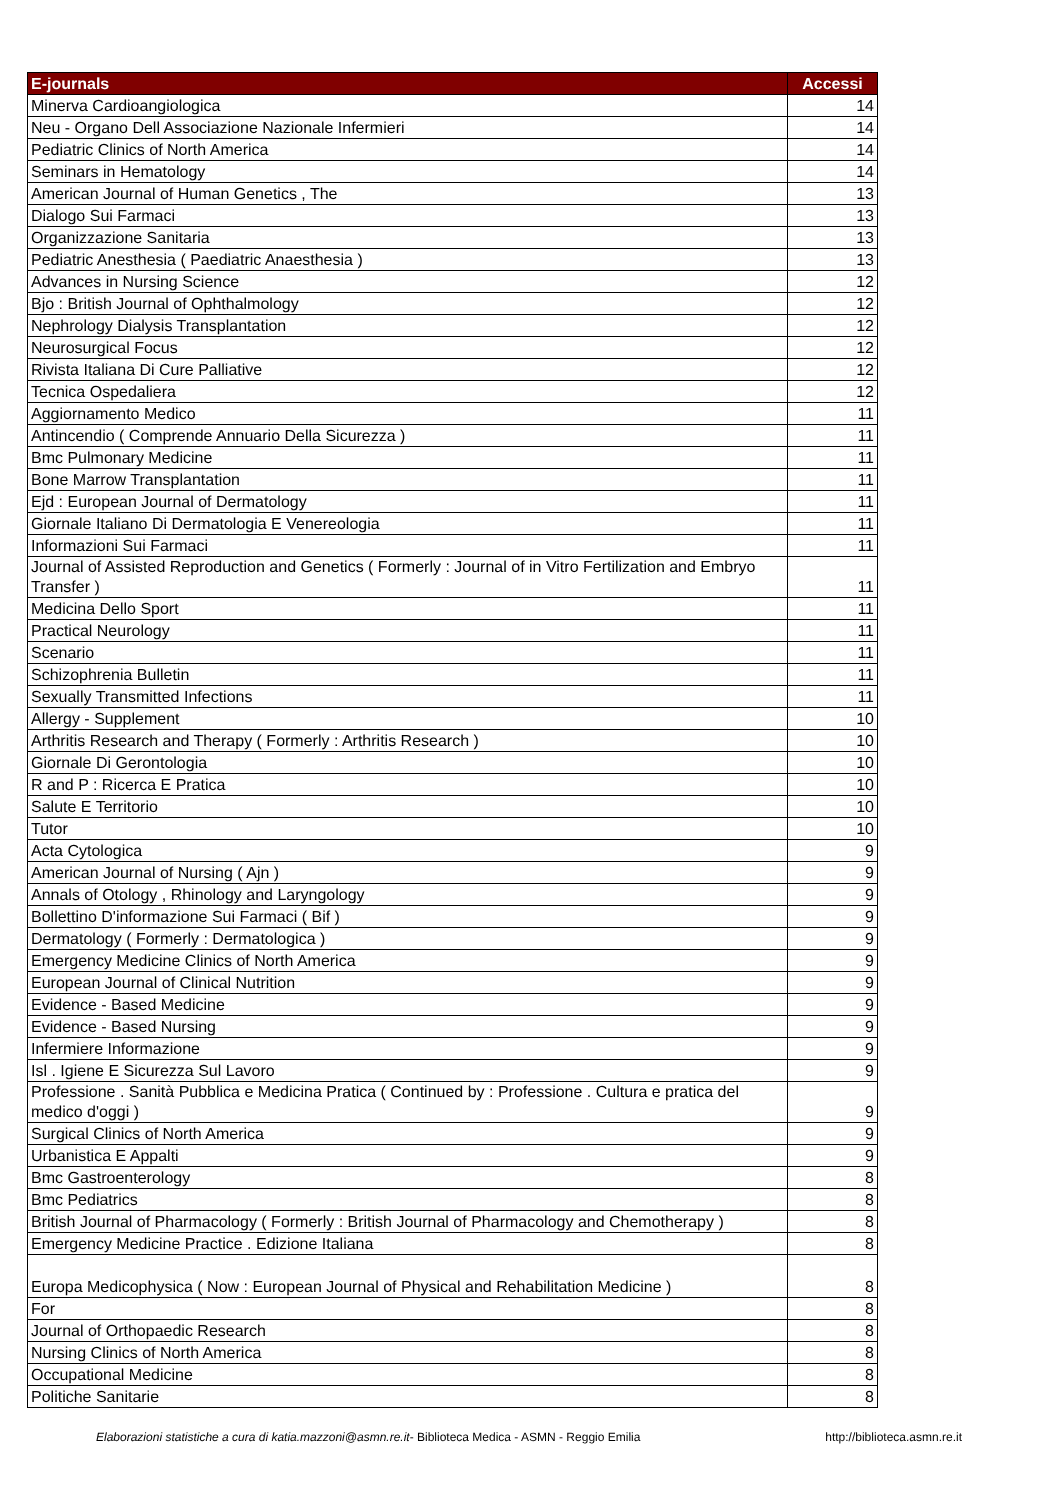| E-journals | Accessi |
| --- | --- |
| Minerva Cardioangiologica | 14 |
| Neu - Organo Dell Associazione Nazionale Infermieri | 14 |
| Pediatric Clinics of North America | 14 |
| Seminars in Hematology | 14 |
| American Journal of Human Genetics , The | 13 |
| Dialogo Sui Farmaci | 13 |
| Organizzazione Sanitaria | 13 |
| Pediatric Anesthesia ( Paediatric Anaesthesia ) | 13 |
| Advances in Nursing Science | 12 |
| Bjo : British Journal of Ophthalmology | 12 |
| Nephrology Dialysis Transplantation | 12 |
| Neurosurgical Focus | 12 |
| Rivista Italiana Di Cure Palliative | 12 |
| Tecnica Ospedaliera | 12 |
| Aggiornamento Medico | 11 |
| Antincendio ( Comprende Annuario Della Sicurezza ) | 11 |
| Bmc Pulmonary Medicine | 11 |
| Bone Marrow Transplantation | 11 |
| Ejd : European Journal of Dermatology | 11 |
| Giornale Italiano Di Dermatologia E Venereologia | 11 |
| Informazioni Sui Farmaci | 11 |
| Journal of Assisted Reproduction and Genetics ( Formerly : Journal of in Vitro Fertilization and Embryo Transfer ) | 11 |
| Medicina Dello Sport | 11 |
| Practical Neurology | 11 |
| Scenario | 11 |
| Schizophrenia Bulletin | 11 |
| Sexually Transmitted Infections | 11 |
| Allergy - Supplement | 10 |
| Arthritis Research and Therapy ( Formerly : Arthritis Research ) | 10 |
| Giornale Di Gerontologia | 10 |
| R and P : Ricerca E Pratica | 10 |
| Salute E Territorio | 10 |
| Tutor | 10 |
| Acta Cytologica | 9 |
| American Journal of Nursing ( Ajn ) | 9 |
| Annals of Otology , Rhinology and Laryngology | 9 |
| Bollettino D'informazione Sui Farmaci ( Bif ) | 9 |
| Dermatology ( Formerly : Dermatologica ) | 9 |
| Emergency Medicine Clinics of North America | 9 |
| European Journal of Clinical Nutrition | 9 |
| Evidence - Based Medicine | 9 |
| Evidence - Based Nursing | 9 |
| Infermiere Informazione | 9 |
| Isl . Igiene E Sicurezza Sul Lavoro | 9 |
| Professione . Sanità Pubblica e Medicina Pratica ( Continued by : Professione . Cultura e pratica del medico d'oggi ) | 9 |
| Surgical Clinics of North America | 9 |
| Urbanistica E Appalti | 9 |
| Bmc Gastroenterology | 8 |
| Bmc Pediatrics | 8 |
| British Journal of Pharmacology ( Formerly : British Journal of Pharmacology and Chemotherapy ) | 8 |
| Emergency Medicine Practice . Edizione Italiana | 8 |
| Europa Medicophysica ( Now : European Journal of Physical and Rehabilitation Medicine ) | 8 |
| For | 8 |
| Journal of Orthopaedic Research | 8 |
| Nursing Clinics of North America | 8 |
| Occupational Medicine | 8 |
| Politiche Sanitarie | 8 |
Elaborazioni statistiche a cura di katia.mazzoni@asmn.re.it- Biblioteca Medica - ASMN - Reggio Emilia
http://biblioteca.asmn.re.it